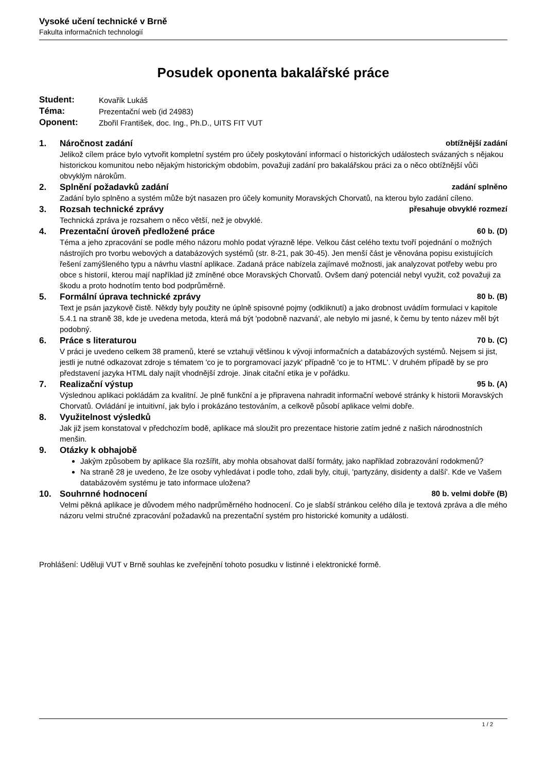Vysoké učení technické v Brně
Fakulta informačních technologií
Posudek oponenta bakalářské práce
| Student: | Kovařík Lukáš |
| Téma: | Prezentační web (id 24983) |
| Oponent: | Zbořil František, doc. Ing., Ph.D., UITS FIT VUT |
1. Náročnost zadání obtížnější zadání
Jelikož cílem práce bylo vytvořit kompletní systém pro účely poskytování informací o historických událostech svázaných s nějakou historickou komunitou nebo nějakým historickým obdobím, považuji zadání pro bakalářskou práci za o něco obtížnější vůči obvyklým nárokům.
2. Splnění požadavků zadání zadání splněno
Zadání bylo splněno a systém může být nasazen pro účely komunity Moravských Chorvatů, na kterou bylo zadání cíleno.
3. Rozsah technické zprávy přesahuje obvyklé rozmezí
Technická zpráva je rozsahem o něco větší, než je obvyklé.
4. Prezentační úroveň předložené práce 60 b. (D)
Téma a jeho zpracování se podle mého názoru mohlo podat výrazně lépe. Velkou část celého textu tvoří pojednání o možných nástrojích pro tvorbu webových a databázových systémů (str. 8-21, pak 30-45). Jen menší část je věnována popisu existujících řešení zamýšleného typu a návrhu vlastní aplikace. Zadaná práce nabízela zajímavé možnosti, jak analyzovat potřeby webu pro obce s historií, kterou mají například již zmíněné obce Moravských Chorvatů. Ovšem daný potenciál nebyl využit, což považuji za škodu a proto hodnotím tento bod podprůměrně.
5. Formální úprava technické zprávy 80 b. (B)
Text je psán jazykově čistě. Někdy byly použity ne úplně spisovné pojmy (odkliknutí) a jako drobnost uvádím formulaci v kapitole 5.4.1 na straně 38, kde je uvedena metoda, která má být 'podobně nazvaná', ale nebylo mi jasné, k čemu by tento název měl být podobný.
6. Práce s literaturou 70 b. (C)
V práci je uvedeno celkem 38 pramenů, které se vztahuji většinou k vývoji informačních a databázových systémů. Nejsem si jist, jestli je nutné odkazovat zdroje s tématem 'co je to porgramovací jazyk' případně 'co je to HTML'. V druhém případě by se pro představení jazyka HTML daly najít vhodnější zdroje. Jinak citační etika je v pořádku.
7. Realizační výstup 95 b. (A)
Výslednou aplikaci pokládám za kvalitní. Je plně funkční a je připravena nahradit informační webové stránky k historii Moravských Chorvatů. Ovládání je intuitivní, jak bylo i prokázáno testováním, a celkově působí aplikace velmi dobře.
8. Využitelnost výsledků
Jak již jsem konstatoval v předchozím bodě, aplikace má sloužit pro prezentace historie zatím jedné z našich národnostních menšin.
9. Otázky k obhajobě
Jakým způsobem by aplikace šla rozšířit, aby mohla obsahovat další formáty, jako například zobrazování rodokmenů?
Na straně 28 je uvedeno, že lze osoby vyhledávat i podle toho, zdali byly, cituji, 'partyzány, disidenty a další'. Kde ve Vašem databázovém systému je tato informace uložena?
10. Souhrnné hodnocení 80 b. velmi dobře (B)
Velmi pěkná aplikace je důvodem mého nadprůměrného hodnocení. Co je slabší stránkou celého díla je textová zpráva a dle mého názoru velmi stručné zpracování požadavků na prezentační systém pro historické komunity a události.
Prohlášení: Uděluji VUT v Brně souhlas ke zveřejnění tohoto posudku v listinné i elektronické formě.
1 / 2